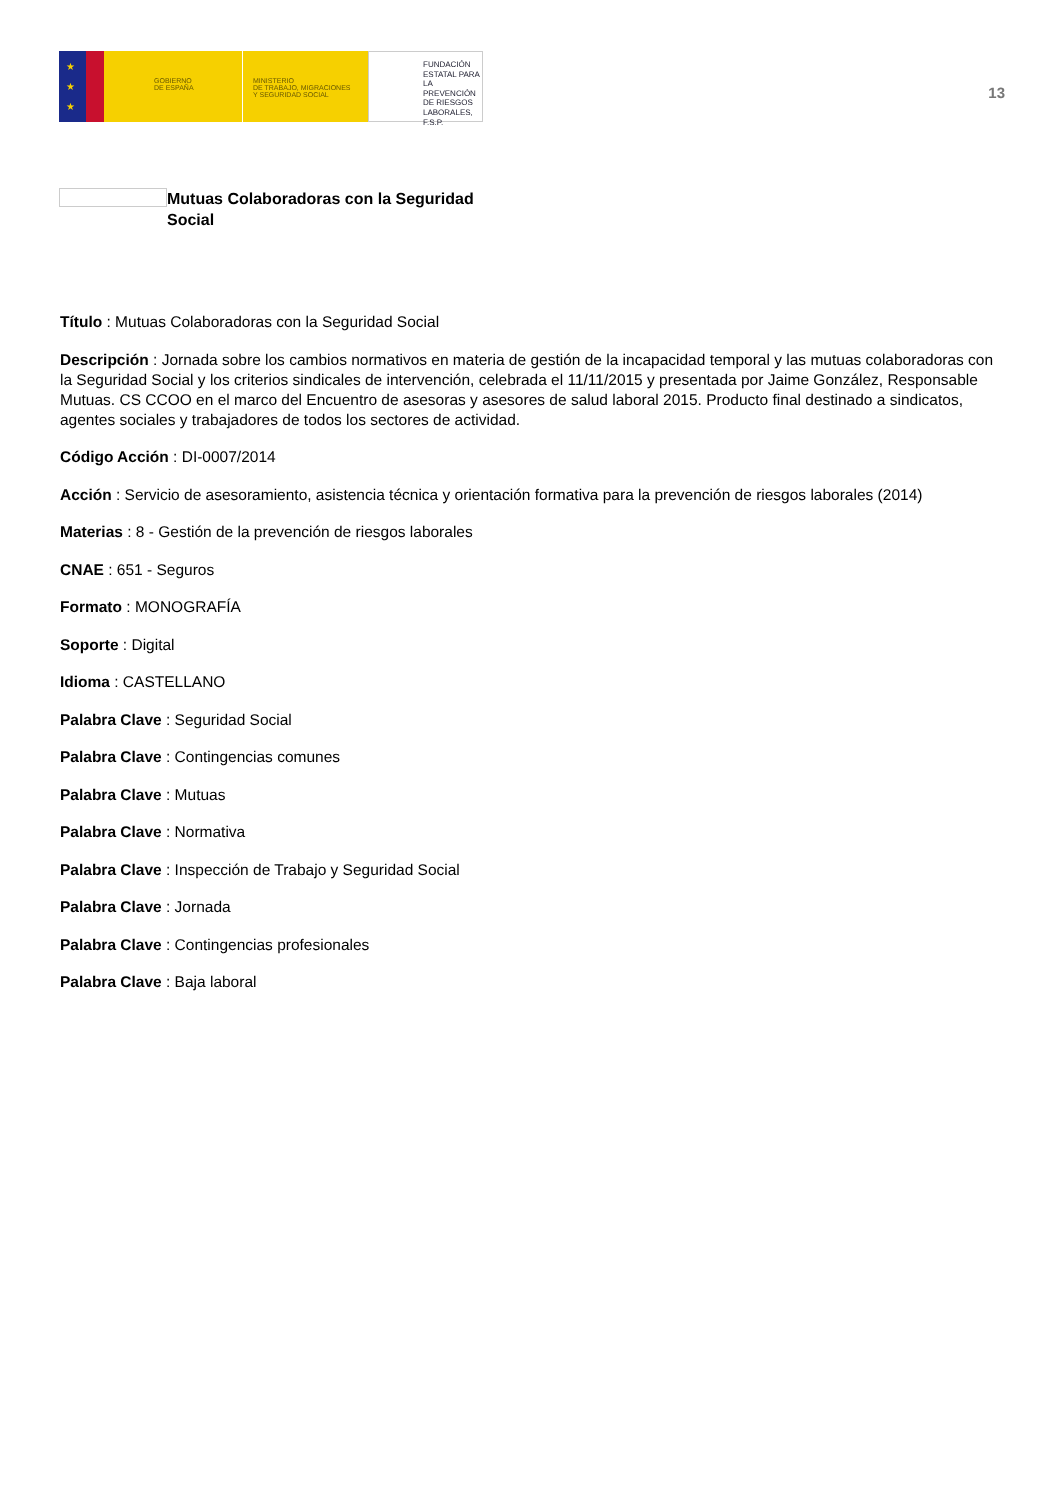★
★
★
GOBIERNO
DE ESPAÑA
MINISTERIO
DE TRABAJO, MIGRACIONES
Y SEGURIDAD SOCIAL
FUNDACIÓN
ESTATAL PARA
LA PREVENCIÓN
DE RIESGOS
LABORALES, F.S.P.
13
Mutuas Colaboradoras con la Seguridad Social
Título : Mutuas Colaboradoras con la Seguridad Social
Descripción : Jornada sobre los cambios normativos en materia de gestión de la incapacidad temporal y las mutuas colaboradoras con la Seguridad Social y los criterios sindicales de intervención, celebrada el 11/11/2015 y presentada por Jaime González, Responsable Mutuas. CS CCOO en el marco del Encuentro de asesoras y asesores de salud laboral 2015. Producto final destinado a sindicatos, agentes sociales y trabajadores de todos los sectores de actividad.
Código Acción : DI-0007/2014
Acción : Servicio de asesoramiento, asistencia técnica y orientación formativa para la prevención de riesgos laborales (2014)
Materias : 8 - Gestión de la prevención de riesgos laborales
CNAE : 651 - Seguros
Formato : MONOGRAFÍA
Soporte : Digital
Idioma : CASTELLANO
Palabra Clave : Seguridad Social
Palabra Clave : Contingencias comunes
Palabra Clave : Mutuas
Palabra Clave : Normativa
Palabra Clave : Inspección de Trabajo y Seguridad Social
Palabra Clave : Jornada
Palabra Clave : Contingencias profesionales
Palabra Clave : Baja laboral